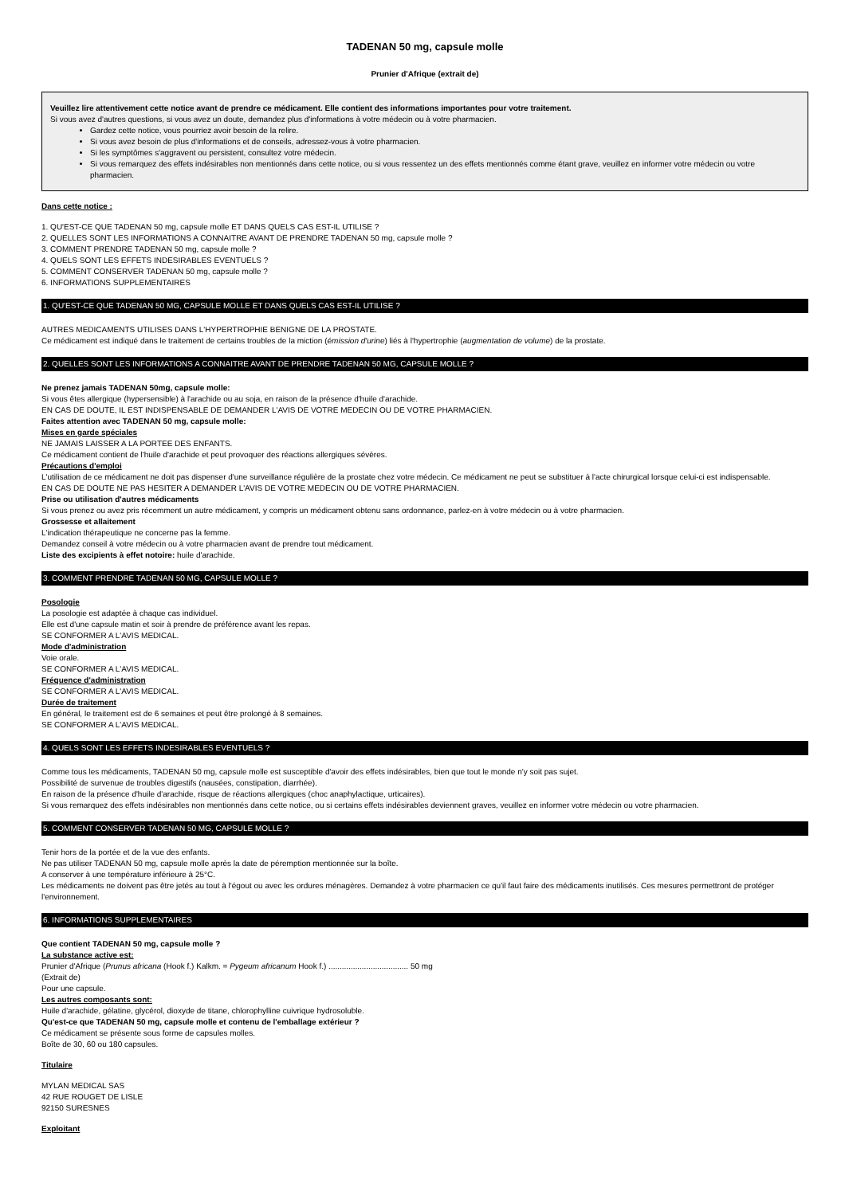TADENAN 50 mg, capsule molle
Prunier d'Afrique (extrait de)
Veuillez lire attentivement cette notice avant de prendre ce médicament. Elle contient des informations importantes pour votre traitement.
Si vous avez d'autres questions, si vous avez un doute, demandez plus d'informations à votre médecin ou à votre pharmacien.
Gardez cette notice, vous pourriez avoir besoin de la relire.
Si vous avez besoin de plus d'informations et de conseils, adressez-vous à votre pharmacien.
Si les symptômes s'aggravent ou persistent, consultez votre médecin.
Si vous remarquez des effets indésirables non mentionnés dans cette notice, ou si vous ressentez un des effets mentionnés comme étant grave, veuillez en informer votre médecin ou votre pharmacien.
Dans cette notice :
1. QU'EST-CE QUE TADENAN 50 mg, capsule molle ET DANS QUELS CAS EST-IL UTILISE ?
2. QUELLES SONT LES INFORMATIONS A CONNAITRE AVANT DE PRENDRE TADENAN 50 mg, capsule molle ?
3. COMMENT PRENDRE TADENAN 50 mg, capsule molle ?
4. QUELS SONT LES EFFETS INDESIRABLES EVENTUELS ?
5. COMMENT CONSERVER TADENAN 50 mg, capsule molle ?
6. INFORMATIONS SUPPLEMENTAIRES
1. QU'EST-CE QUE TADENAN 50 MG, CAPSULE MOLLE ET DANS QUELS CAS EST-IL UTILISE ?
AUTRES MEDICAMENTS UTILISES DANS L'HYPERTROPHIE BENIGNE DE LA PROSTATE.
Ce médicament est indiqué dans le traitement de certains troubles de la miction (émission d'urine) liés à l'hypertrophie (augmentation de volume) de la prostate.
2. QUELLES SONT LES INFORMATIONS A CONNAITRE AVANT DE PRENDRE TADENAN 50 MG, CAPSULE MOLLE ?
Ne prenez jamais TADENAN 50mg, capsule molle:
Si vous êtes allergique (hypersensible) à l'arachide ou au soja, en raison de la présence d'huile d'arachide.
EN CAS DE DOUTE, IL EST INDISPENSABLE DE DEMANDER L'AVIS DE VOTRE MEDECIN OU DE VOTRE PHARMACIEN.
Faites attention avec TADENAN 50 mg, capsule molle:
Mises en garde spéciales
NE JAMAIS LAISSER A LA PORTEE DES ENFANTS.
Ce médicament contient de l'huile d'arachide et peut provoquer des réactions allergiques sévères.
Précautions d'emploi
L'utilisation de ce médicament ne doit pas dispenser d'une surveillance régulière de la prostate chez votre médecin. Ce médicament ne peut se substituer à l'acte chirurgical lorsque celui-ci est indispensable.
EN CAS DE DOUTE NE PAS HESITER A DEMANDER L'AVIS DE VOTRE MEDECIN OU DE VOTRE PHARMACIEN.
Prise ou utilisation d'autres médicaments
Si vous prenez ou avez pris récemment un autre médicament, y compris un médicament obtenu sans ordonnance, parlez-en à votre médecin ou à votre pharmacien.
Grossesse et allaitement
L'indication thérapeutique ne concerne pas la femme.
Demandez conseil à votre médecin ou à votre pharmacien avant de prendre tout médicament.
Liste des excipients à effet notoire: huile d'arachide.
3. COMMENT PRENDRE TADENAN 50 MG, CAPSULE MOLLE ?
Posologie
La posologie est adaptée à chaque cas individuel.
Elle est d'une capsule matin et soir à prendre de préférence avant les repas.
SE CONFORMER A L'AVIS MEDICAL.
Mode d'administration
Voie orale.
SE CONFORMER A L'AVIS MEDICAL.
Fréquence d'administration
SE CONFORMER A L'AVIS MEDICAL.
Durée de traitement
En général, le traitement est de 6 semaines et peut être prolongé à 8 semaines.
SE CONFORMER A L'AVIS MEDICAL.
4. QUELS SONT LES EFFETS INDESIRABLES EVENTUELS ?
Comme tous les médicaments, TADENAN 50 mg, capsule molle est susceptible d'avoir des effets indésirables, bien que tout le monde n'y soit pas sujet.
Possibilité de survenue de troubles digestifs (nausées, constipation, diarrhée).
En raison de la présence d'huile d'arachide, risque de réactions allergiques (choc anaphylactique, urticaires).
Si vous remarquez des effets indésirables non mentionnés dans cette notice, ou si certains effets indésirables deviennent graves, veuillez en informer votre médecin ou votre pharmacien.
5. COMMENT CONSERVER TADENAN 50 MG, CAPSULE MOLLE ?
Tenir hors de la portée et de la vue des enfants.
Ne pas utiliser TADENAN 50 mg, capsule molle après la date de péremption mentionnée sur la boîte.
A conserver à une température inférieure à 25°C.
Les médicaments ne doivent pas être jetés au tout à l'égout ou avec les ordures ménagères. Demandez à votre pharmacien ce qu'il faut faire des médicaments inutilisés. Ces mesures permettront de protéger l'environnement.
6. INFORMATIONS SUPPLEMENTAIRES
Que contient TADENAN 50 mg, capsule molle ?
La substance active est:
Prunier d'Afrique (Prunus africana (Hook f.) Kalkm. = Pygeum africanum Hook f.) .................................... 50 mg
(Extrait de)
Pour une capsule.
Les autres composants sont:
Huile d'arachide, gélatine, glycérol, dioxyde de titane, chlorophylline cuivrique hydrosoluble.
Qu'est-ce que TADENAN 50 mg, capsule molle et contenu de l'emballage extérieur ?
Ce médicament se présente sous forme de capsules molles.
Boîte de 30, 60 ou 180 capsules.
Titulaire
MYLAN MEDICAL SAS
42 RUE ROUGET DE LISLE
92150 SURESNES
Exploitant